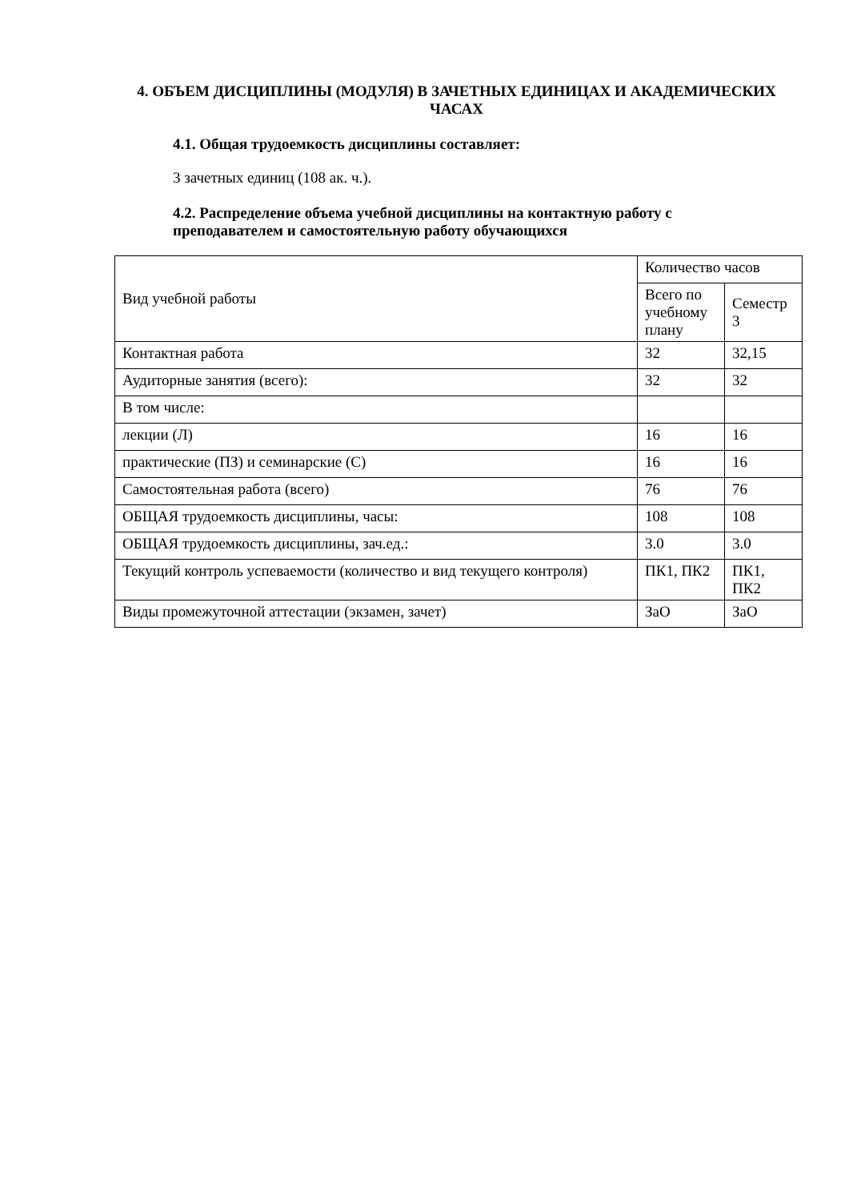4. ОБЪЕМ ДИСЦИПЛИНЫ (МОДУЛЯ) В ЗАЧЕТНЫХ ЕДИНИЦАХ И АКАДЕМИЧЕСКИХ ЧАСАХ
4.1. Общая трудоемкость дисциплины составляет:
3 зачетных единиц (108 ак. ч.).
4.2. Распределение объема учебной дисциплины на контактную работу с преподавателем и самостоятельную работу обучающихся
| Вид учебной работы | Количество часов | |
| | Всего по учебному плану | Семестр 3 |
| Контактная работа | 32 | 32,15 |
| Аудиторные занятия (всего): | 32 | 32 |
| В том числе: | | |
| лекции (Л) | 16 | 16 |
| практические (ПЗ) и семинарские (С) | 16 | 16 |
| Самостоятельная работа (всего) | 76 | 76 |
| ОБЩАЯ трудоемкость дисциплины, часы: | 108 | 108 |
| ОБЩАЯ трудоемкость дисциплины, зач.ед.: | 3.0 | 3.0 |
| Текущий контроль успеваемости (количество и вид текущего контроля) | ПК1, ПК2 | ПК1, ПК2 |
| Виды промежуточной аттестации (экзамен, зачет) | ЗаО | ЗаО |